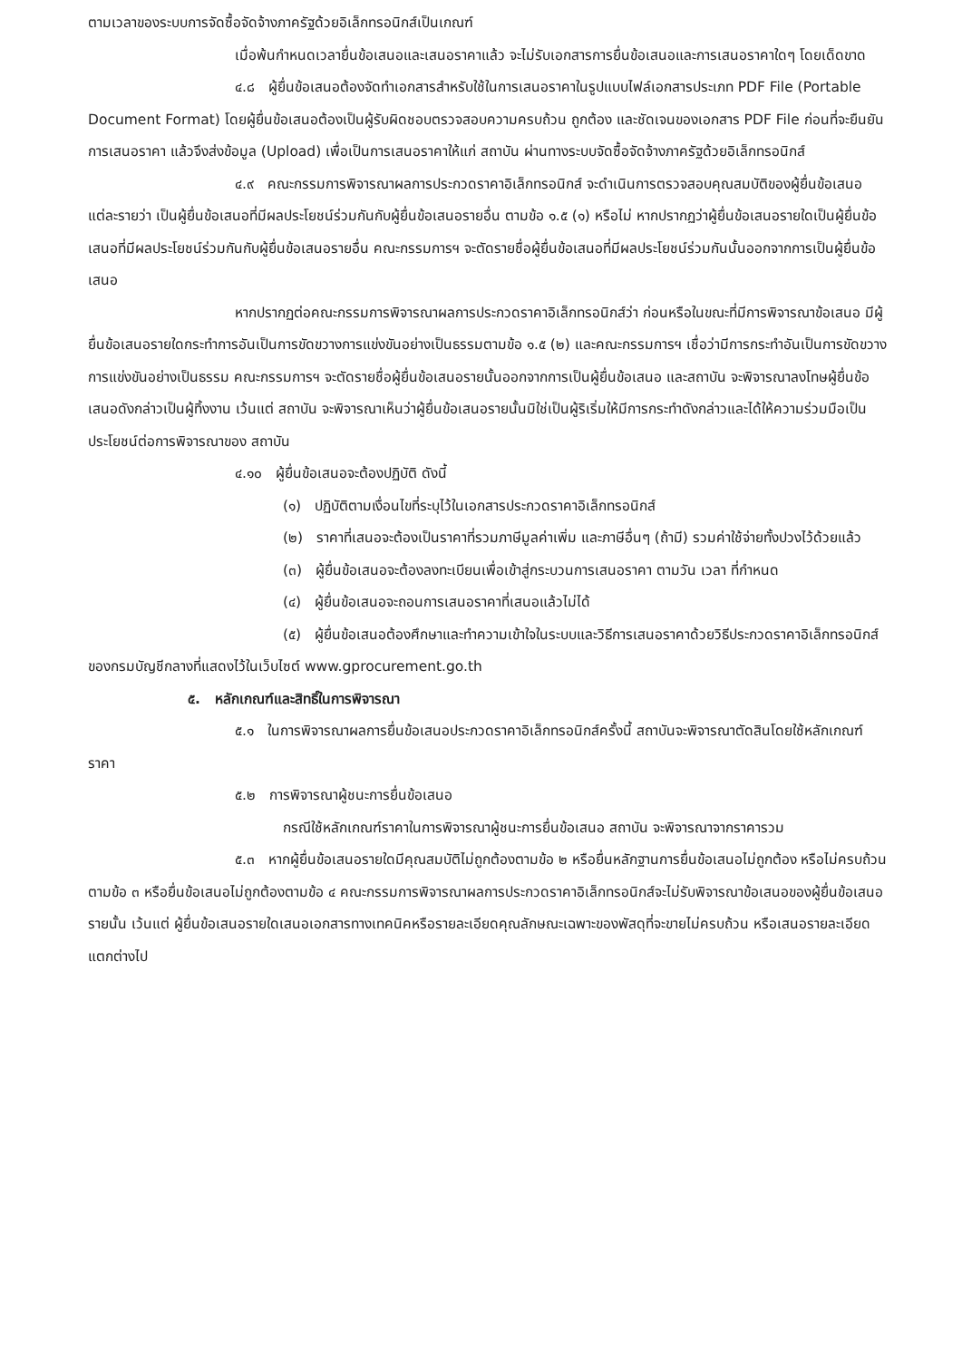ตามเวลาของระบบการจัดซื้อจัดจ้างภาครัฐด้วยอิเล็กทรอนิกส์เป็นเกณฑ์
เมื่อพ้นกำหนดเวลายื่นข้อเสนอและเสนอราคาแล้ว จะไม่รับเอกสารการยื่นข้อเสนอและการเสนอราคาใดๆ โดยเด็ดขาด
๔.๘ ผู้ยื่นข้อเสนอต้องจัดทำเอกสารสำหรับใช้ในการเสนอราคาในรูปแบบไฟล์เอกสารประเภท PDF File (Portable Document Format) โดยผู้ยื่นข้อเสนอต้องเป็นผู้รับผิดชอบตรวจสอบความครบถ้วน ถูกต้อง และชัดเจนของเอกสาร PDF File ก่อนที่จะยืนยันการเสนอราคา แล้วจึงส่งข้อมูล (Upload) เพื่อเป็นการเสนอราคาให้แก่ สถาบัน ผ่านทางระบบจัดซื้อจัดจ้างภาครัฐด้วยอิเล็กทรอนิกส์
๔.๙ คณะกรรมการพิจารณาผลการประกวดราคาอิเล็กทรอนิกส์ จะดำเนินการตรวจสอบคุณสมบัติของผู้ยื่นข้อเสนอแต่ละรายว่า เป็นผู้ยื่นข้อเสนอที่มีผลประโยชน์ร่วมกันกับผู้ยื่นข้อเสนอรายอื่น ตามข้อ ๑.๕ (๑) หรือไม่ หากปรากฏว่าผู้ยื่นข้อเสนอรายใดเป็นผู้ยื่นข้อเสนอที่มีผลประโยชน์ร่วมกันกับผู้ยื่นข้อเสนอรายอื่น คณะกรรมการฯ จะตัดรายชื่อผู้ยื่นข้อเสนอที่มีผลประโยชน์ร่วมกันนั้นออกจากการเป็นผู้ยื่นข้อเสนอ
หากปรากฏต่อคณะกรรมการพิจารณาผลการประกวดราคาอิเล็กทรอนิกส์ว่า ก่อนหรือในขณะที่มีการพิจารณาข้อเสนอ มีผู้ยื่นข้อเสนอรายใดกระทำการอันเป็นการขัดขวางการแข่งขันอย่างเป็นธรรมตามข้อ ๑.๕ (๒) และคณะกรรมการฯ เชื่อว่ามีการกระทำอันเป็นการขัดขวางการแข่งขันอย่างเป็นธรรม คณะกรรมการฯ จะตัดรายชื่อผู้ยื่นข้อเสนอรายนั้นออกจากการเป็นผู้ยื่นข้อเสนอ และสถาบัน จะพิจารณาลงโทษผู้ยื่นข้อเสนอดังกล่าวเป็นผู้ทิ้งงาน เว้นแต่ สถาบัน จะพิจารณาเห็นว่าผู้ยื่นข้อเสนอรายนั้นมิใช่เป็นผู้ริเริ่มให้มีการกระทำดังกล่าวและได้ให้ความร่วมมือเป็นประโยชน์ต่อการพิจารณาของ สถาบัน
๔.๑๐ ผู้ยื่นข้อเสนอจะต้องปฏิบัติ ดังนี้
(๑) ปฏิบัติตามเงื่อนไขที่ระบุไว้ในเอกสารประกวดราคาอิเล็กทรอนิกส์
(๒) ราคาที่เสนอจะต้องเป็นราคาที่รวมภาษีมูลค่าเพิ่ม และภาษีอื่นๆ (ถ้ามี) รวมค่าใช้จ่ายทั้งปวงไว้ด้วยแล้ว
(๓) ผู้ยื่นข้อเสนอจะต้องลงทะเบียนเพื่อเข้าสู่กระบวนการเสนอราคา ตามวัน เวลา ที่กำหนด
(๔) ผู้ยื่นข้อเสนอจะถอนการเสนอราคาที่เสนอแล้วไม่ได้
(๕) ผู้ยื่นข้อเสนอต้องศึกษาและทำความเข้าใจในระบบและวิธีการเสนอราคาด้วยวิธีประกวดราคาอิเล็กทรอนิกส์ ของกรมบัญชีกลางที่แสดงไว้ในเว็บไซต์ www.gprocurement.go.th
๕. หลักเกณฑ์และสิทธิ์ในการพิจารณา
๕.๑ ในการพิจารณาผลการยื่นข้อเสนอประกวดราคาอิเล็กทรอนิกส์ครั้งนี้ สถาบันจะพิจารณาตัดสินโดยใช้หลักเกณฑ์ ราคา
๕.๒ การพิจารณาผู้ชนะการยื่นข้อเสนอ
กรณีใช้หลักเกณฑ์ราคาในการพิจารณาผู้ชนะการยื่นข้อเสนอ สถาบัน จะพิจารณาจากราคารวม
๕.๓ หากผู้ยื่นข้อเสนอรายใดมีคุณสมบัติไม่ถูกต้องตามข้อ ๒ หรือยื่นหลักฐานการยื่นข้อเสนอไม่ถูกต้อง หรือไม่ครบถ้วนตามข้อ ๓ หรือยื่นข้อเสนอไม่ถูกต้องตามข้อ ๔ คณะกรรมการพิจารณาผลการประกวดราคาอิเล็กทรอนิกส์จะไม่รับพิจารณาข้อเสนอของผู้ยื่นข้อเสนอรายนั้น เว้นแต่ ผู้ยื่นข้อเสนอรายใดเสนอเอกสารทางเทคนิคหรือรายละเอียดคุณลักษณะเฉพาะของพัสดุที่จะขายไม่ครบถ้วน หรือเสนอรายละเอียดแตกต่างไป